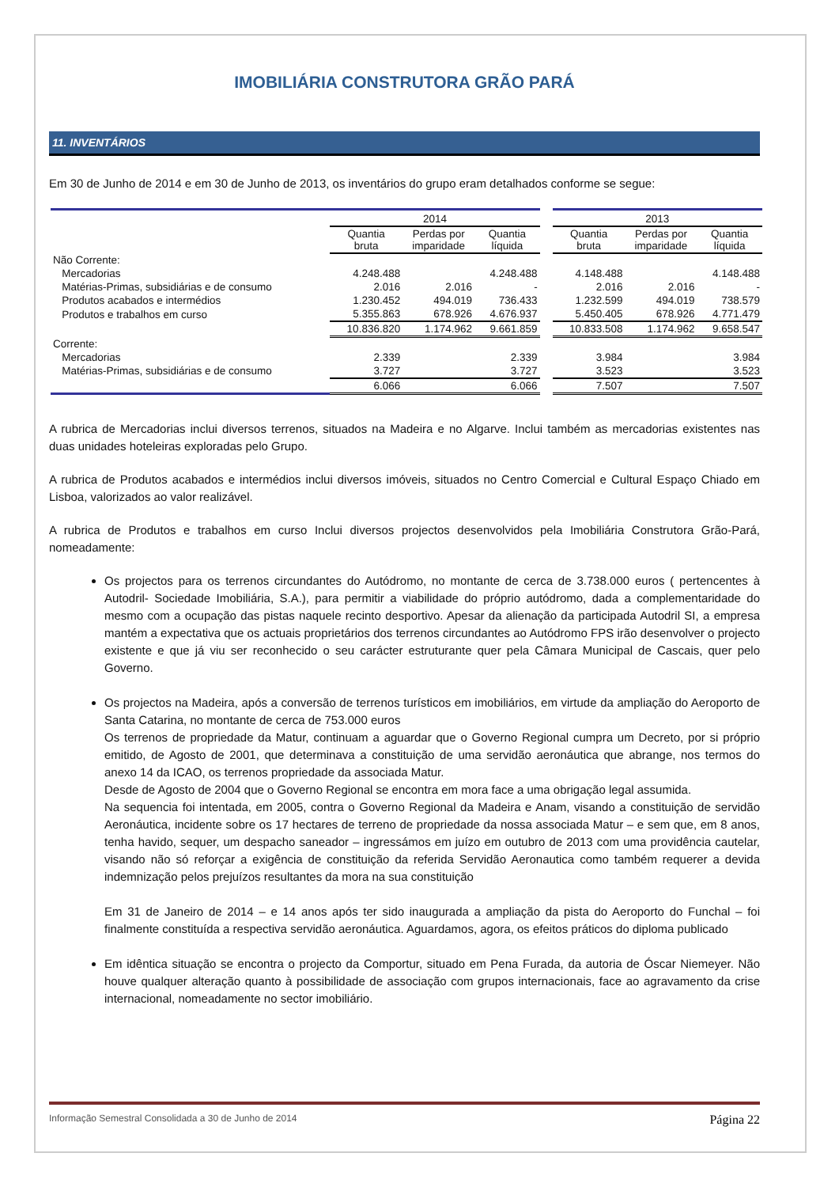IMOBILIÁRIA CONSTRUTORA GRÃO PARÁ
11. INVENTÁRIOS
Em 30 de Junho de 2014 e em 30 de Junho de 2013, os inventários do grupo eram detalhados conforme se segue:
| | 2014 | | | | 2013 | | |
| --- | --- | --- | --- | --- | --- | --- | --- |
| | Quantia bruta | Perdas por imparidade | Quantia líquida | | Quantia bruta | Perdas por imparidade | Quantia líquida |
| Não Corrente: | | | | | | | |
| Mercadorias | 4.248.488 | | 4.248.488 | | 4.148.488 | | 4.148.488 |
| Matérias-Primas, subsidiárias e de consumo | 2.016 | 2.016 | - | | 2.016 | 2.016 | - |
| Produtos acabados e intermédios | 1.230.452 | 494.019 | 736.433 | | 1.232.599 | 494.019 | 738.579 |
| Produtos e trabalhos em curso | 5.355.863 | 678.926 | 4.676.937 | | 5.450.405 | 678.926 | 4.771.479 |
| | 10.836.820 | 1.174.962 | 9.661.859 | | 10.833.508 | 1.174.962 | 9.658.547 |
| Corrente: | | | | | | | |
| Mercadorias | 2.339 | | 2.339 | | 3.984 | | 3.984 |
| Matérias-Primas, subsidiárias e de consumo | 3.727 | | 3.727 | | 3.523 | | 3.523 |
| | 6.066 | | 6.066 | | 7.507 | | 7.507 |
A rubrica de Mercadorias inclui diversos terrenos, situados na Madeira e no Algarve. Inclui também as mercadorias existentes nas duas unidades hoteleiras exploradas pelo Grupo.
A rubrica de Produtos acabados e intermédios inclui diversos imóveis, situados no Centro Comercial e Cultural Espaço Chiado em Lisboa, valorizados ao valor realizável.
A rubrica de Produtos e trabalhos em curso Inclui diversos projectos desenvolvidos pela Imobiliária Construtora Grão-Pará, nomeadamente:
Os projectos para os terrenos circundantes do Autódromo, no montante de cerca de 3.738.000 euros ( pertencentes à Autodril- Sociedade Imobiliária, S.A.), para permitir a viabilidade do próprio autódromo, dada a complementaridade do mesmo com a ocupação das pistas naquele recinto desportivo. Apesar da alienação da participada Autodril SI, a empresa mantém a expectativa que os actuais proprietários dos terrenos circundantes ao Autódromo FPS irão desenvolver o projecto existente e que já viu ser reconhecido o seu carácter estruturante quer pela Câmara Municipal de Cascais, quer pelo Governo.
Os projectos na Madeira, após a conversão de terrenos turísticos em imobiliários, em virtude da ampliação do Aeroporto de Santa Catarina, no montante de cerca de 753.000 euros
Os terrenos de propriedade da Matur, continuam a aguardar que o Governo Regional cumpra um Decreto, por si próprio emitido, de Agosto de 2001, que determinava a constituição de uma servidão aeronáutica que abrange, nos termos do anexo 14 da ICAO, os terrenos propriedade da associada Matur.
Desde de Agosto de 2004 que o Governo Regional se encontra em mora face a uma obrigação legal assumida.
Na sequencia foi intentada, em 2005, contra o Governo Regional da Madeira e Anam, visando a constituição de servidão Aeronáutica, incidente sobre os 17 hectares de terreno de propriedade da nossa associada Matur – e sem que, em 8 anos, tenha havido, sequer, um despacho saneador – ingressámos em juízo em outubro de 2013 com uma providência cautelar, visando não só reforçar a exigência de constituição da referida Servidão Aeronautica como também requerer a devida indemnização pelos prejuízos resultantes da mora na sua constituição
Em 31 de Janeiro de 2014 – e 14 anos após ter sido inaugurada a ampliação da pista do Aeroporto do Funchal – foi finalmente constituída a respectiva servidão aeronáutica. Aguardamos, agora, os efeitos práticos do diploma publicado
Em idêntica situação se encontra o projecto da Comportur, situado em Pena Furada, da autoria de Óscar Niemeyer. Não houve qualquer alteração quanto à possibilidade de associação com grupos internacionais, face ao agravamento da crise internacional, nomeadamente no sector imobiliário.
Informação Semestral Consolidada a 30 de Junho de 2014 Página 22